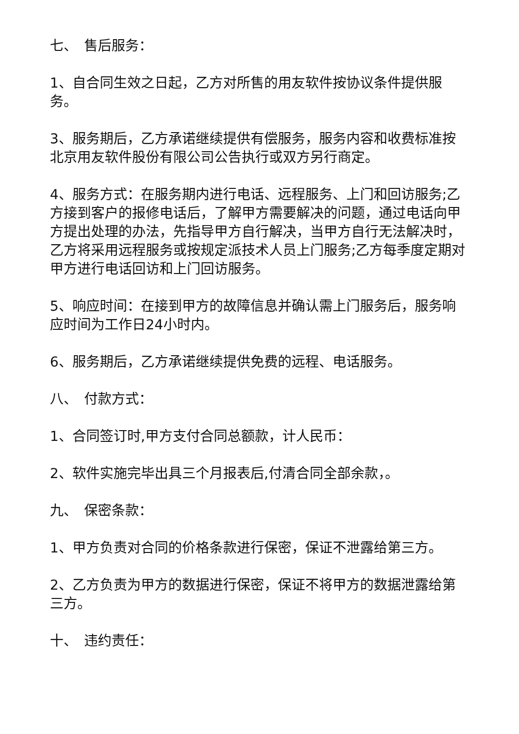七、　售后服务：
1、自合同生效之日起，乙方对所售的用友软件按协议条件提供服务。
3、服务期后，乙方承诺继续提供有偿服务，服务内容和收费标准按北京用友软件股份有限公司公告执行或双方另行商定。
4、服务方式：在服务期内进行电话、远程服务、上门和回访服务;乙方接到客户的报修电话后，了解甲方需要解决的问题，通过电话向甲方提出处理的办法，先指导甲方自行解决，当甲方自行无法解决时，乙方将采用远程服务或按规定派技术人员上门服务;乙方每季度定期对甲方进行电话回访和上门回访服务。
5、响应时间：在接到甲方的故障信息并确认需上门服务后，服务响应时间为工作日24小时内。
6、服务期后，乙方承诺继续提供免费的远程、电话服务。
八、　付款方式：
1、合同签订时,甲方支付合同总额款，计人民币：
2、软件实施完毕出具三个月报表后,付清合同全部余款，。
九、　保密条款：
1、甲方负责对合同的价格条款进行保密，保证不泄露给第三方。
2、乙方负责为甲方的数据进行保密，保证不将甲方的数据泄露给第三方。
十、　违约责任：